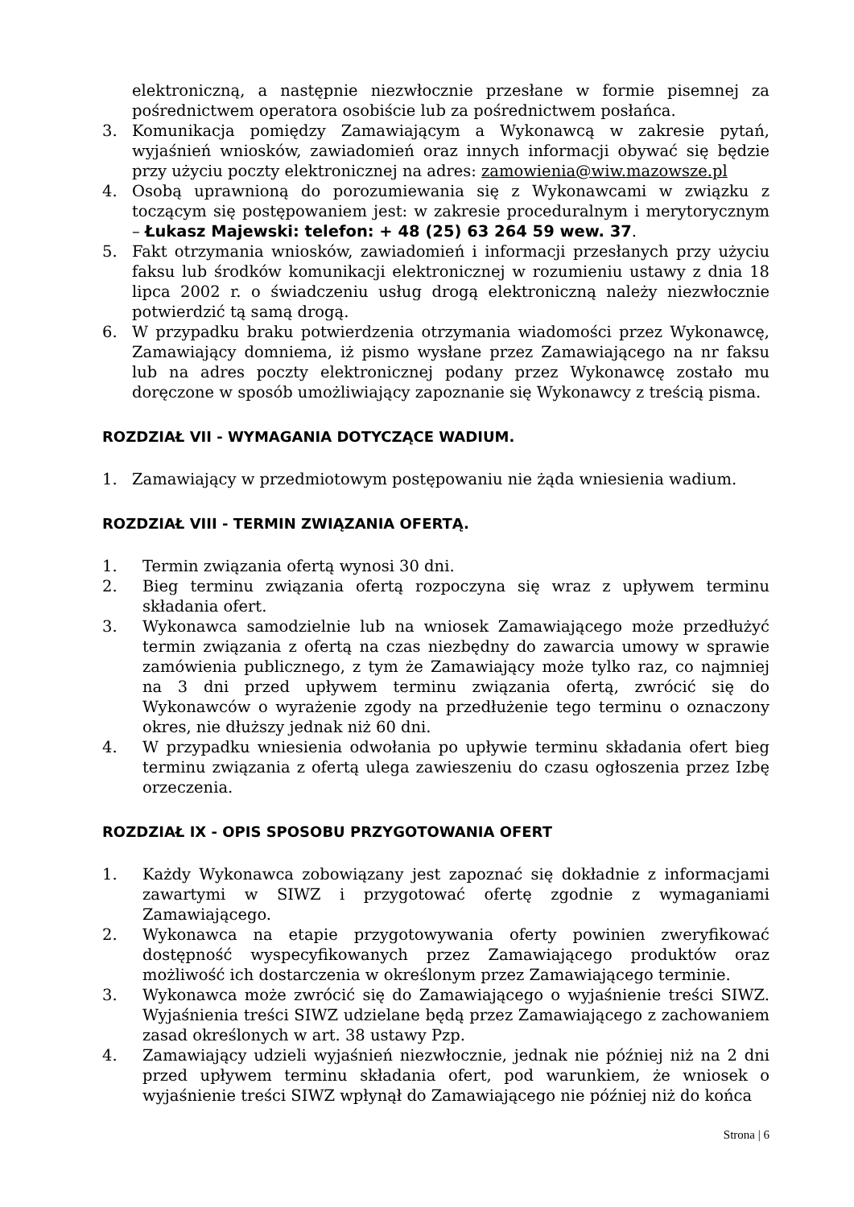elektroniczną, a następnie niezwłocznie przesłane w formie pisemnej za pośrednictwem operatora osobiście lub za pośrednictwem posłańca.
3. Komunikacja pomiędzy Zamawiającym a Wykonawcą w zakresie pytań, wyjaśnień wniosków, zawiadomień oraz innych informacji obywać się będzie przy użyciu poczty elektronicznej na adres: zamowienia@wiw.mazowsze.pl
4. Osobą uprawnioną do porozumiewania się z Wykonawcami w związku z toczącym się postępowaniem jest: w zakresie proceduralnym i merytorycznym – Łukasz Majewski: telefon: + 48 (25) 63 264 59 wew. 37.
5. Fakt otrzymania wniosków, zawiadomień i informacji przesłanych przy użyciu faksu lub środków komunikacji elektronicznej w rozumieniu ustawy z dnia 18 lipca 2002 r. o świadczeniu usług drogą elektroniczną należy niezwłocznie potwierdzić tą samą drogą.
6. W przypadku braku potwierdzenia otrzymania wiadomości przez Wykonawcę, Zamawiający domniema, iż pismo wysłane przez Zamawiającego na nr faksu lub na adres poczty elektronicznej podany przez Wykonawcę zostało mu doręczone w sposób umożliwiający zapoznanie się Wykonawcy z treścią pisma.
ROZDZIAŁ VII - WYMAGANIA DOTYCZĄCE WADIUM.
1. Zamawiający w przedmiotowym postępowaniu nie żąda wniesienia wadium.
ROZDZIAŁ VIII - TERMIN ZWIĄZANIA OFERTĄ.
1. Termin związania ofertą wynosi 30 dni.
2. Bieg terminu związania ofertą rozpoczyna się wraz z upływem terminu składania ofert.
3. Wykonawca samodzielnie lub na wniosek Zamawiającego może przedłużyć termin związania z ofertą na czas niezbędny do zawarcia umowy w sprawie zamówienia publicznego, z tym że Zamawiający może tylko raz, co najmniej na 3 dni przed upływem terminu związania ofertą, zwrócić się do Wykonawców o wyrażenie zgody na przedłużenie tego terminu o oznaczony okres, nie dłuższy jednak niż 60 dni.
4. W przypadku wniesienia odwołania po upływie terminu składania ofert bieg terminu związania z ofertą ulega zawieszeniu do czasu ogłoszenia przez Izbę orzeczenia.
ROZDZIAŁ IX - OPIS SPOSOBU PRZYGOTOWANIA OFERT
1. Każdy Wykonawca zobowiązany jest zapoznać się dokładnie z informacjami zawartymi w SIWZ i przygotować ofertę zgodnie z wymaganiami Zamawiającego.
2. Wykonawca na etapie przygotowywania oferty powinien zweryfikować dostępność wyspecyfikowanych przez Zamawiającego produktów oraz możliwość ich dostarczenia w określonym przez Zamawiającego terminie.
3. Wykonawca może zwrócić się do Zamawiającego o wyjaśnienie treści SIWZ. Wyjaśnienia treści SIWZ udzielane będą przez Zamawiającego z zachowaniem zasad określonych w art. 38 ustawy Pzp.
4. Zamawiający udzieli wyjaśnień niezwłocznie, jednak nie później niż na 2 dni przed upływem terminu składania ofert, pod warunkiem, że wniosek o wyjaśnienie treści SIWZ wpłynął do Zamawiającego nie później niż do końca
Strona | 6